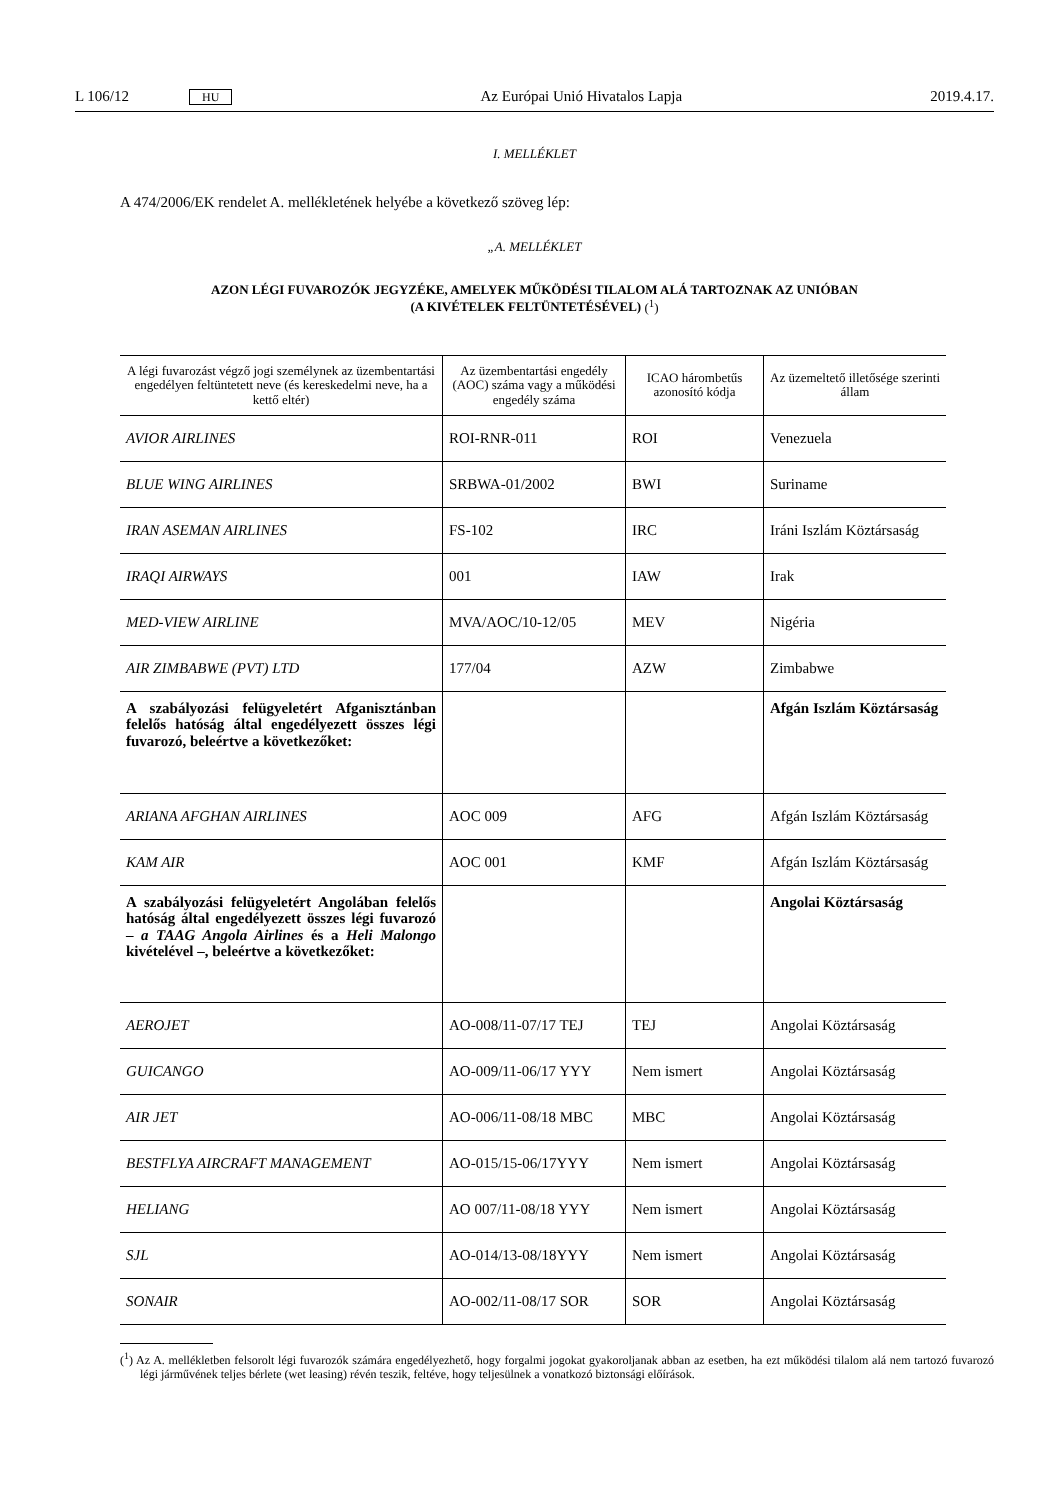L 106/12 HU Az Európai Unió Hivatalos Lapja 2019.4.17.
I. MELLÉKLET
A 474/2006/EK rendelet A. mellékletének helyébe a következő szöveg lép:
„A. MELLÉKLET
AZON LÉGI FUVAROZÓK JEGYZÉKE, AMELYEK MŰKÖDÉSI TILALOM ALÁ TARTOZNAK AZ UNIÓBAN
(A KIVÉTELEK FELTÜNTETÉSÉVEL) (<sup>1</sup>)
| A légi fuvarozást végző jogi személynek az üzembentartási engedélyen feltüntetett neve (és kereskedelmi neve, ha a kettő eltér) | Az üzembentartási enge­dély (AOC) száma vagy a működési engedély száma | ICAO hárombetűs azonosító kódja | Az üzemeltető illetősége szerinti állam |
| --- | --- | --- | --- |
| AVIOR AIRLINES | ROI-RNR-011 | ROI | Venezuela |
| BLUE WING AIRLINES | SRBWA-01/2002 | BWI | Suriname |
| IRAN ASEMAN AIRLINES | FS-102 | IRC | Iráni Iszlám Köztársaság |
| IRAQI AIRWAYS | 001 | IAW | Irak |
| MED-VIEW AIRLINE | MVA/AOC/10-12/05 | MEV | Nigéria |
| AIR ZIMBABWE (PVT) LTD | 177/04 | AZW | Zimbabwe |
| A szabályozási felügyeletért Afganisztán­ban felelős hatóság által engedélyezett összes légi fuvarozó, beleértve a követke­zőket: | | | Afgán Iszlám Köztársaság |
| ARIANA AFGHAN AIRLINES | AOC 009 | AFG | Afgán Iszlám Köztársaság |
| KAM AIR | AOC 001 | KMF | Afgán Iszlám Köztársaság |
| A szabályozási felügyeletért Angolában felelős hatóság által engedélyezett összes légi fuvarozó – a TAAG Angola Airlines és a Heli Malongo kivételével –, beleértve a következőket: | | | Angolai Köztársaság |
| AEROJET | AO-008/11-07/17 TEJ | TEJ | Angolai Köztársaság |
| GUICANGO | AO-009/11-06/17 YYY | Nem ismert | Angolai Köztársaság |
| AIR JET | AO-006/11-08/18 MBC | MBC | Angolai Köztársaság |
| BESTFLYA AIRCRAFT MANAGEMENT | AO-015/15-06/17YYY | Nem ismert | Angolai Köztársaság |
| HELIANG | AO 007/11-08/18 YYY | Nem ismert | Angolai Köztársaság |
| SJL | AO-014/13-08/18YYY | Nem ismert | Angolai Köztársaság |
| SONAIR | AO-002/11-08/17 SOR | SOR | Angolai Köztársaság |
(<sup>1</sup>) Az A. mellékletben felsorolt légi fuvarozók számára engedélyezhető, hogy forgalmi jogokat gyakoroljanak abban az esetben, ha ezt működési tilalom alá nem tartozó fuvarozó légi járművének teljes bérlete (wet leasing) révén teszik, feltéve, hogy teljesülnek a vonatkozó biztonsági előírások.